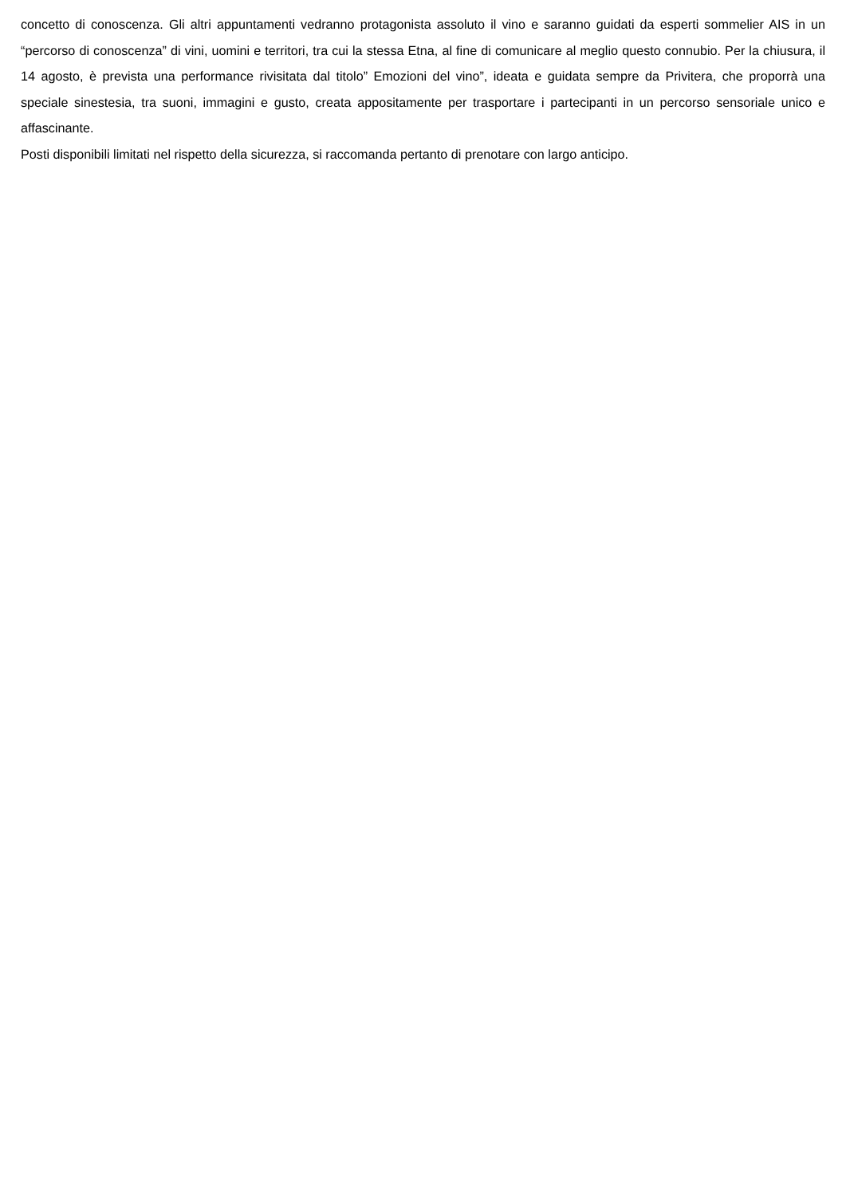concetto di conoscenza. Gli altri appuntamenti vedranno protagonista assoluto il vino e saranno guidati da esperti sommelier AIS in un “percorso di conoscenza” di vini, uomini e territori, tra cui la stessa Etna, al fine di comunicare al meglio questo connubio. Per la chiusura, il 14 agosto, è prevista una performance rivisitata dal titolo” Emozioni del vino”, ideata e guidata sempre da Privitera, che proporrà una speciale sinestesia, tra suoni, immagini e gusto, creata appositamente per trasportare i partecipanti in un percorso sensoriale unico e affascinante.
Posti disponibili limitati nel rispetto della sicurezza, si raccomanda pertanto di prenotare con largo anticipo.